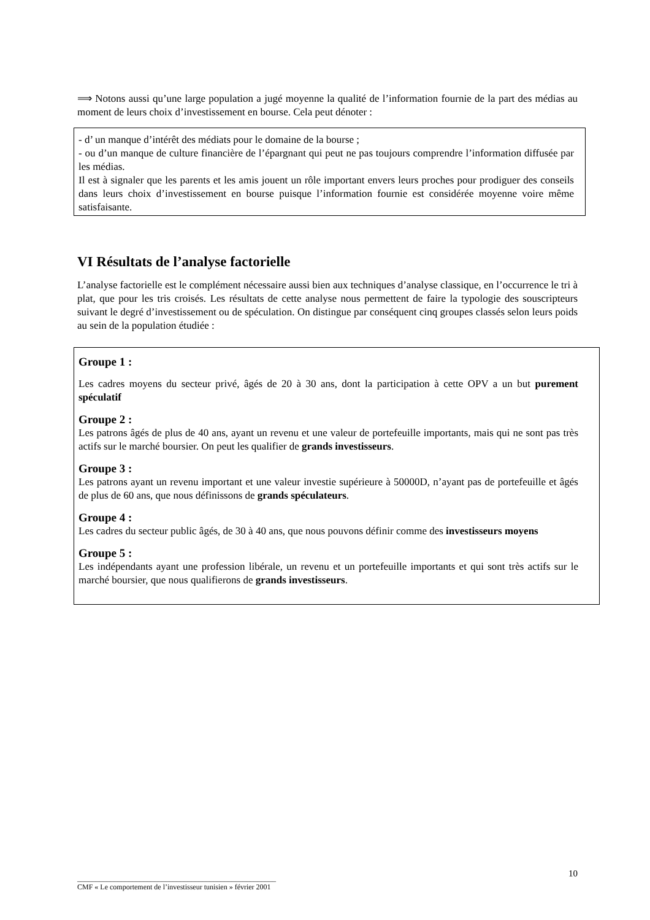⟹ Notons aussi qu’une large population a jugé moyenne la qualité de l’information fournie de la part des médias au moment de leurs choix d’investissement en bourse. Cela peut dénoter :
- d’ un manque d’intérêt des médiats pour le domaine de la bourse ;
- ou d’un manque de culture financière de l’épargnant qui peut ne pas toujours comprendre l’information diffusée par les médias.
Il est à signaler que les parents et les amis jouent un rôle important envers leurs proches pour prodiguer des conseils dans leurs choix d’investissement en bourse puisque l’information fournie est considérée moyenne voire même satisfaisante.
VI Résultats de l’analyse factorielle
L’analyse factorielle est le complément nécessaire aussi bien aux techniques d’analyse classique, en l’occurrence le tri à plat, que pour les tris croisés. Les résultats de cette analyse nous permettent de faire la typologie des souscripteurs suivant le degré d’investissement ou de spéculation. On distingue par conséquent cinq groupes classés selon leurs poids au sein de la population étudiée :
Groupe 1 :
Les cadres moyens du secteur privé, âgés de 20 à 30 ans, dont la participation à cette OPV a un but purement spéculatif
Groupe 2 :
Les patrons âgés de plus de 40 ans, ayant un revenu et une valeur de portefeuille importants, mais qui ne sont pas très actifs sur le marché boursier. On peut les qualifier de grands investisseurs.
Groupe 3 :
Les patrons ayant un revenu important et une valeur investie supérieure à 50000D, n’ayant pas de portefeuille et âgés de plus de 60 ans, que nous définissons de grands spéculateurs.
Groupe 4 :
Les cadres du secteur public âgés, de 30 à 40 ans, que nous pouvons définir comme des investisseurs moyens
Groupe 5 :
Les indépendants ayant une profession libérale, un revenu et un portefeuille importants et qui sont très actifs sur le marché boursier, que nous qualifierons de grands investisseurs.
______________________________________________________
CMF « Le comportement de l’investisseur tunisien » février 2001
10